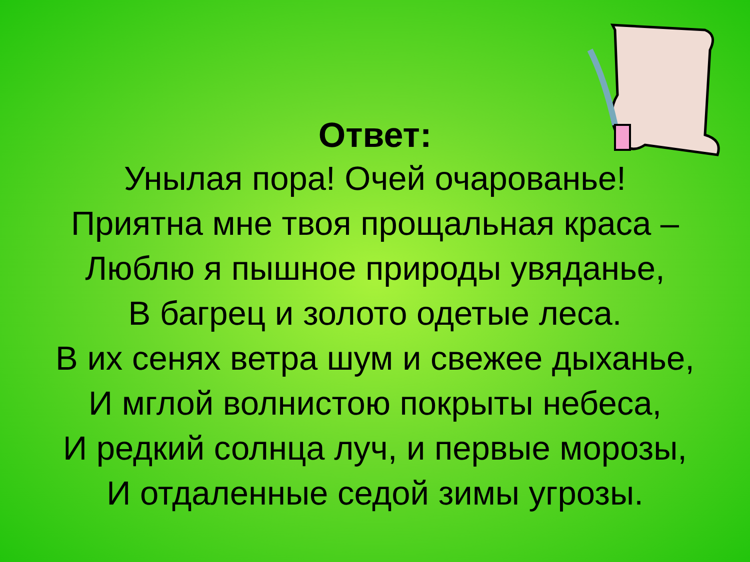Ответ:
Унылая пора! Очей очарованье!
Приятна мне твоя прощальная краса –
Люблю я пышное природы увяданье,
В багрец и золото одетые леса.
В их сенях ветра шум и свежее дыханье,
И мглой волнистою покрыты небеса,
И редкий солнца луч, и первые морозы,
И отдаленные седой зимы угрозы.